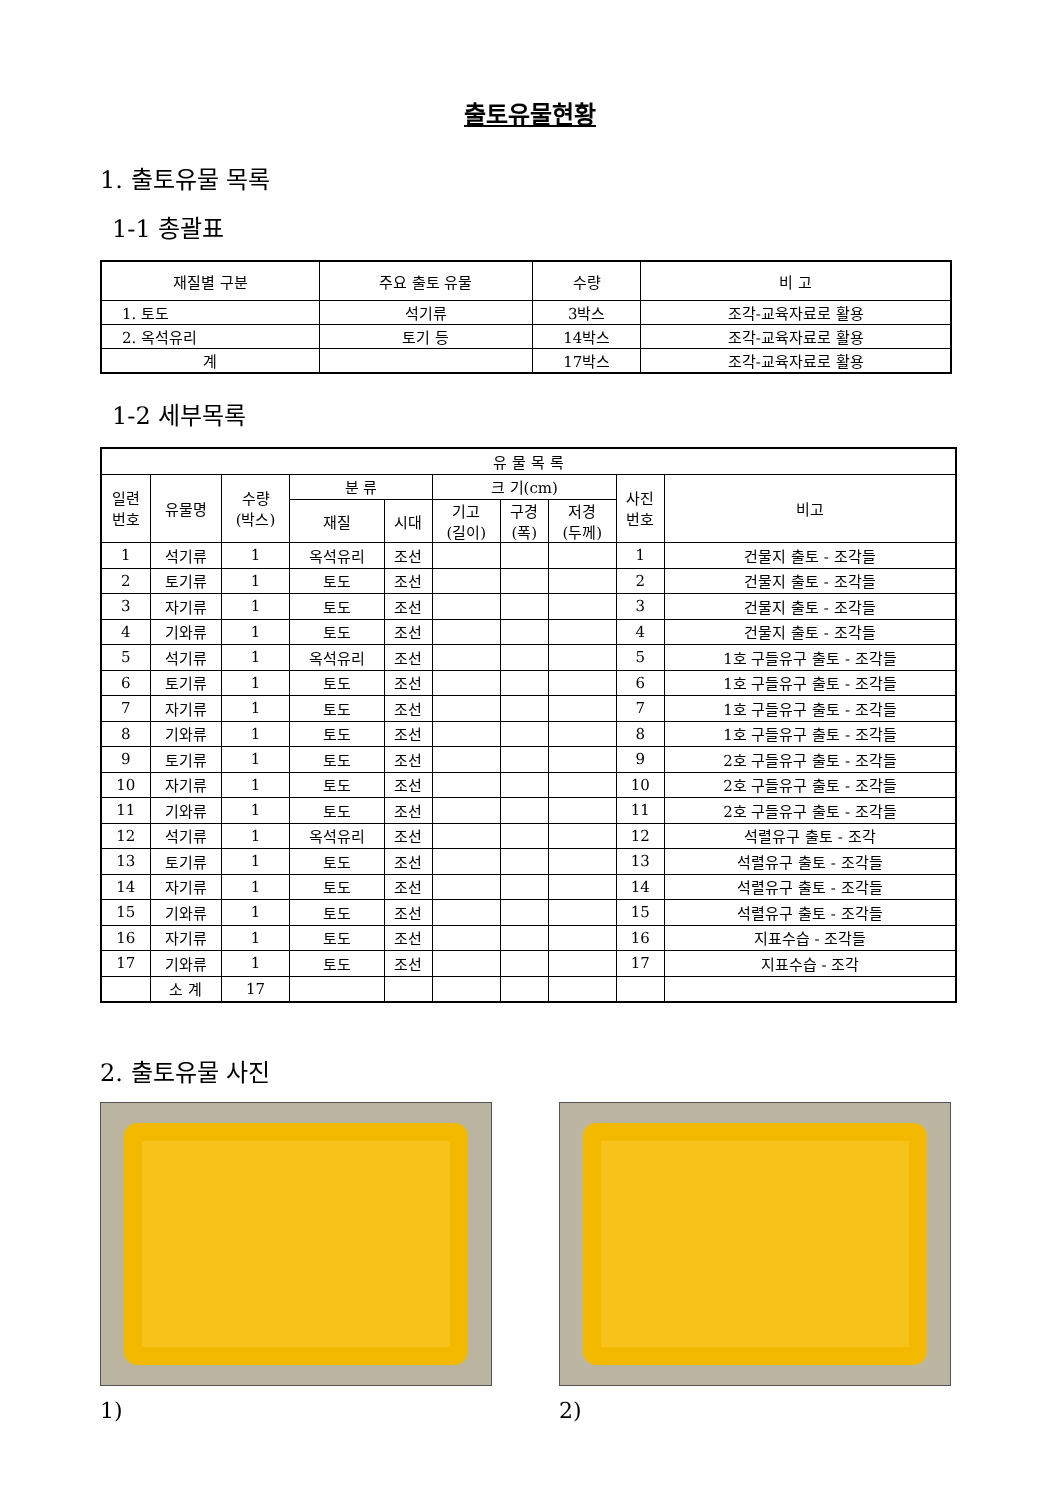출토유물현황
1. 출토유물 목록
1-1 총괄표
| 재질별 구분 | 주요 출토 유물 | 수량 | 비 고 |
| --- | --- | --- | --- |
| 1. 토도 | 석기류 | 3박스 | 조각-교육자료로 활용 |
| 2. 옥석유리 | 토기 등 | 14박스 | 조각-교육자료로 활용 |
| 계 | | 17박스 | 조각-교육자료로 활용 |
1-2 세부목록
| 유 물 목 록 | | | | | | | | | |
| 일련 번호 | 유물명 | 수량 (박스) | 분 류 | | 크 기(cm) | | | 사진 번호 | 비고 |
| | | | 재질 | 시대 | 기고 (길이) | 구경 (폭) | 저경 (두께) | | |
| 1 | 석기류 | 1 | 옥석유리 | 조선 | | | | 1 | 건물지 출토 - 조각들 |
| 2 | 토기류 | 1 | 토도 | 조선 | | | | 2 | 건물지 출토 - 조각들 |
| 3 | 자기류 | 1 | 토도 | 조선 | | | | 3 | 건물지 출토 - 조각들 |
| 4 | 기와류 | 1 | 토도 | 조선 | | | | 4 | 건물지 출토 - 조각들 |
| 5 | 석기류 | 1 | 옥석유리 | 조선 | | | | 5 | 1호 구들유구 출토 - 조각들 |
| 6 | 토기류 | 1 | 토도 | 조선 | | | | 6 | 1호 구들유구 출토 - 조각들 |
| 7 | 자기류 | 1 | 토도 | 조선 | | | | 7 | 1호 구들유구 출토 - 조각들 |
| 8 | 기와류 | 1 | 토도 | 조선 | | | | 8 | 1호 구들유구 출토 - 조각들 |
| 9 | 토기류 | 1 | 토도 | 조선 | | | | 9 | 2호 구들유구 출토 - 조각들 |
| 10 | 자기류 | 1 | 토도 | 조선 | | | | 10 | 2호 구들유구 출토 - 조각들 |
| 11 | 기와류 | 1 | 토도 | 조선 | | | | 11 | 2호 구들유구 출토 - 조각들 |
| 12 | 석기류 | 1 | 옥석유리 | 조선 | | | | 12 | 석렬유구 출토 - 조각 |
| 13 | 토기류 | 1 | 토도 | 조선 | | | | 13 | 석렬유구 출토 - 조각들 |
| 14 | 자기류 | 1 | 토도 | 조선 | | | | 14 | 석렬유구 출토 - 조각들 |
| 15 | 기와류 | 1 | 토도 | 조선 | | | | 15 | 석렬유구 출토 - 조각들 |
| 16 | 자기류 | 1 | 토도 | 조선 | | | | 16 | 지표수습 - 조각들 |
| 17 | 기와류 | 1 | 토도 | 조선 | | | | 17 | 지표수습 - 조각 |
| | 소 계 | 17 | | | | | | | |
2. 출토유물 사진
1) 2)